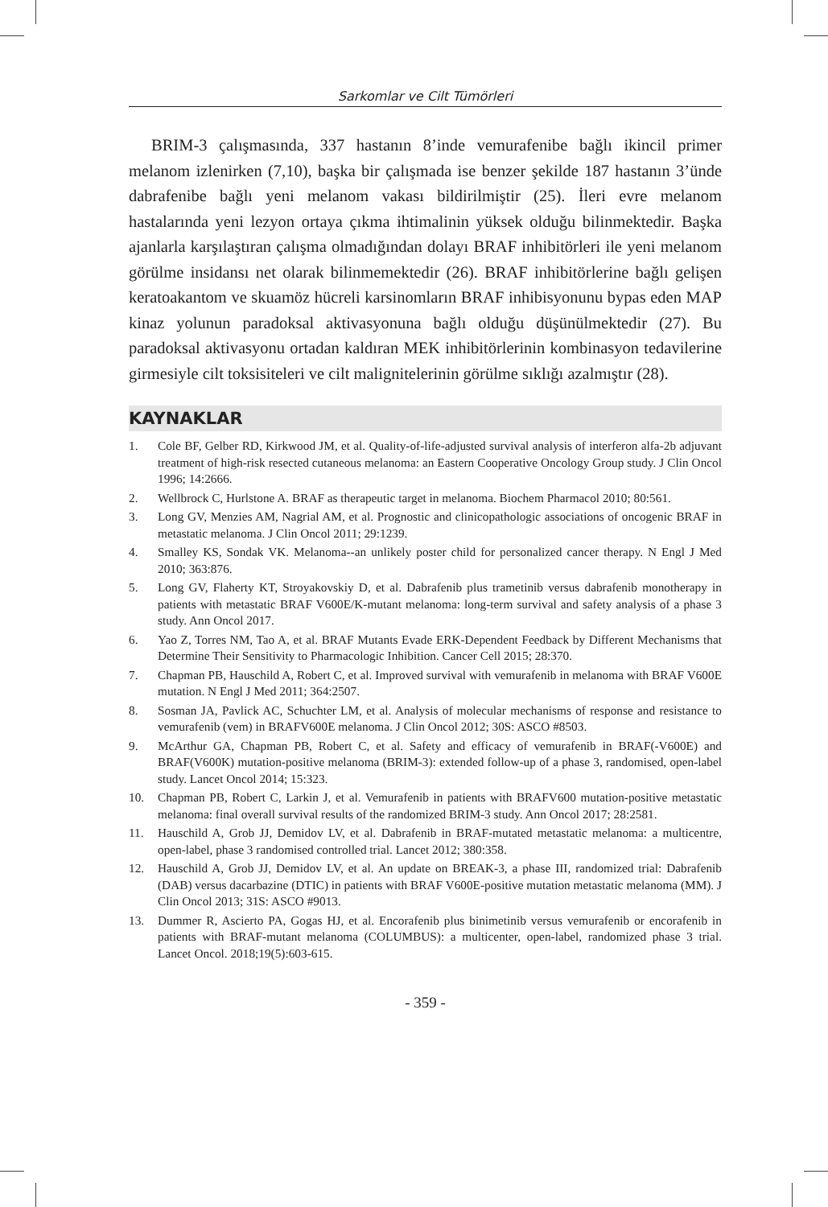Sarkomlar ve Cilt Tümörleri
BRIM-3 çalışmasında, 337 hastanın 8’inde vemurafenibe bağlı ikincil primer melanom izlenirken (7,10), başka bir çalışmada ise benzer şekilde 187 hastanın 3’ünde dabrafenibe bağlı yeni melanom vakası bildirilmiştir (25). İleri evre melanom hastalarında yeni lezyon ortaya çıkma ihtimalinin yüksek olduğu bilinmektedir. Başka ajanlarla karşılaştıran çalışma olmadığından dolayı BRAF inhibitörleri ile yeni melanom görülme insidansı net olarak bilinmemektedir (26). BRAF inhibitörlerine bağlı gelişen keratoakantom ve skuamöz hücreli karsinomların BRAF inhibisyonunu bypas eden MAP kinaz yolunun paradoksal aktivasyonuna bağlı olduğu düşünülmektedir (27). Bu paradoksal aktivasyonu ortadan kaldıran MEK inhibitörlerinin kombinasyon tedavilerine girmesiyle cilt toksisiteleri ve cilt malignitelerinin görülme sıklığı azalmıştır (28).
KAYNAKLAR
1. Cole BF, Gelber RD, Kirkwood JM, et al. Quality-of-life-adjusted survival analysis of interferon alfa-2b adjuvant treatment of high-risk resected cutaneous melanoma: an Eastern Cooperative Oncology Group study. J Clin Oncol 1996; 14:2666.
2. Wellbrock C, Hurlstone A. BRAF as therapeutic target in melanoma. Biochem Pharmacol 2010; 80:561.
3. Long GV, Menzies AM, Nagrial AM, et al. Prognostic and clinicopathologic associations of oncogenic BRAF in metastatic melanoma. J Clin Oncol 2011; 29:1239.
4. Smalley KS, Sondak VK. Melanoma--an unlikely poster child for personalized cancer therapy. N Engl J Med 2010; 363:876.
5. Long GV, Flaherty KT, Stroyakovskiy D, et al. Dabrafenib plus trametinib versus dabrafenib monotherapy in patients with metastatic BRAF V600E/K-mutant melanoma: long-term survival and safety analysis of a phase 3 study. Ann Oncol 2017.
6. Yao Z, Torres NM, Tao A, et al. BRAF Mutants Evade ERK-Dependent Feedback by Different Mechanisms that Determine Their Sensitivity to Pharmacologic Inhibition. Cancer Cell 2015; 28:370.
7. Chapman PB, Hauschild A, Robert C, et al. Improved survival with vemurafenib in melanoma with BRAF V600E mutation. N Engl J Med 2011; 364:2507.
8. Sosman JA, Pavlick AC, Schuchter LM, et al. Analysis of molecular mechanisms of response and resistance to vemurafenib (vem) in BRAFV600E melanoma. J Clin Oncol 2012; 30S: ASCO #8503.
9. McArthur GA, Chapman PB, Robert C, et al. Safety and efficacy of vemurafenib in BRAF(-V600E) and BRAF(V600K) mutation-positive melanoma (BRIM-3): extended follow-up of a phase 3, randomised, open-label study. Lancet Oncol 2014; 15:323.
10. Chapman PB, Robert C, Larkin J, et al. Vemurafenib in patients with BRAFV600 mutation-positive metastatic melanoma: final overall survival results of the randomized BRIM-3 study. Ann Oncol 2017; 28:2581.
11. Hauschild A, Grob JJ, Demidov LV, et al. Dabrafenib in BRAF-mutated metastatic melanoma: a multicentre, open-label, phase 3 randomised controlled trial. Lancet 2012; 380:358.
12. Hauschild A, Grob JJ, Demidov LV, et al. An update on BREAK-3, a phase III, randomized trial: Dabrafenib (DAB) versus dacarbazine (DTIC) in patients with BRAF V600E-positive mutation metastatic melanoma (MM). J Clin Oncol 2013; 31S: ASCO #9013.
13. Dummer R, Ascierto PA, Gogas HJ, et al. Encorafenib plus binimetinib versus vemurafenib or encorafenib in patients with BRAF-mutant melanoma (COLUMBUS): a multicenter, open-label, randomized phase 3 trial. Lancet Oncol. 2018;19(5):603-615.
- 359 -